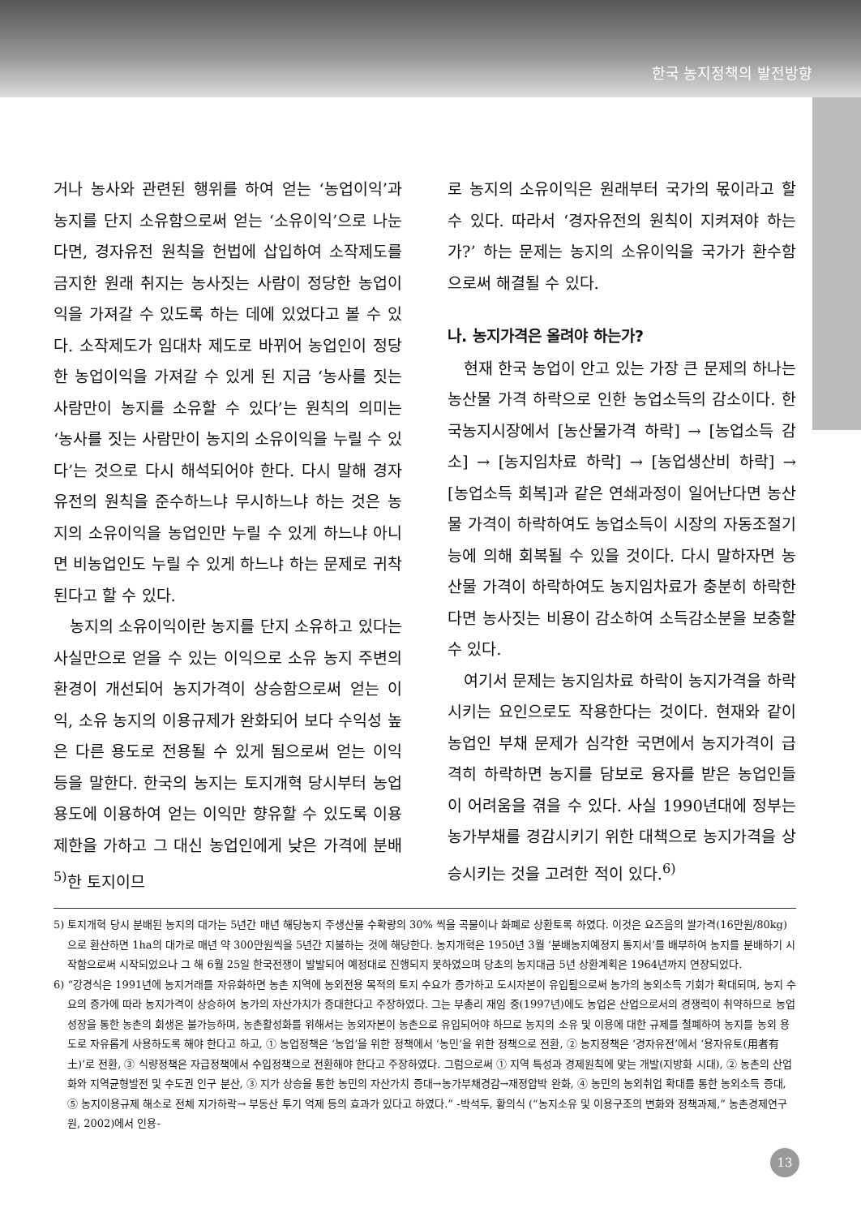한국 농지정책의 발전방향
거나 농사와 관련된 행위를 하여 얻는 ‘농업이익’과 농지를 단지 소유함으로써 얻는 ‘소유이익’으로 나눈다면, 경자유전 원칙을 헌법에 삽입하여 소작제도를 금지한 원래 취지는 농사짓는 사람이 정당한 농업이익을 가져갈 수 있도록 하는 데에 있었다고 볼 수 있다. 소작제도가 임대차 제도로 바뀌어 농업인이 정당한 농업이익을 가져갈 수 있게 된 지금 ‘농사를 짓는 사람만이 농지를 소유할 수 있다’는 원칙의 의미는 ‘농사를 짓는 사람만이 농지의 소유이익을 누릴 수 있다’는 것으로 다시 해석되어야 한다. 다시 말해 경자유전의 원칙을 준수하느냐 무시하느냐 하는 것은 농지의 소유이익을 농업인만 누릴 수 있게 하느냐 아니면 비농업인도 누릴 수 있게 하느냐 하는 문제로 귀착된다고 할 수 있다.
농지의 소유이익이란 농지를 단지 소유하고 있다는 사실만으로 얻을 수 있는 이익으로 소유 농지 주변의 환경이 개선되어 농지가격이 상승함으로써 얻는 이익, 소유 농지의 이용규제가 완화되어 보다 수익성 높은 다른 용도로 전용될 수 있게 됨으로써 얻는 이익 등을 말한다. 한국의 농지는 토지개혁 당시부터 농업 용도에 이용하여 얻는 이익만 향유할 수 있도록 이용제한을 가하고 그 대신 농업인에게 낮은 가격에 분배<sup>5)</sup>한 토지이므
로 농지의 소유이익은 원래부터 국가의 몫이라고 할 수 있다. 따라서 ‘경자유전의 원칙이 지켜져야 하는가?’ 하는 문제는 농지의 소유이익을 국가가 환수함으로써 해결될 수 있다.
나. 농지가격은 올려야 하는가?
현재 한국 농업이 안고 있는 가장 큰 문제의 하나는 농산물 가격 하락으로 인한 농업소득의 감소이다. 한국농지시장에서 [농산물가격 하락] → [농업소득 감소] → [농지임차료 하락] → [농업생산비 하락] → [농업소득 회복]과 같은 연쇄과정이 일어난다면 농산물 가격이 하락하여도 농업소득이 시장의 자동조절기능에 의해 회복될 수 있을 것이다. 다시 말하자면 농산물 가격이 하락하여도 농지임차료가 충분히 하락한다면 농사짓는 비용이 감소하여 소득감소분을 보충할 수 있다.
여기서 문제는 농지임차료 하락이 농지가격을 하락시키는 요인으로도 작용한다는 것이다. 현재와 같이 농업인 부채 문제가 심각한 국면에서 농지가격이 급격히 하락하면 농지를 담보로 융자를 받은 농업인들이 어려움을 겪을 수 있다. 사실 1990년대에 정부는 농가부채를 경감시키기 위한 대책으로 농지가격을 상승시키는 것을 고려한 적이 있다.<sup>6)</sup>
5) 토지개혁 당시 분배된 농지의 대가는 5년간 매년 해당농지 주생산물 수확량의 30% 씩을 곡물이나 화폐로 상환토록 하였다. 이것은 요즈음의 쌀가격(16만원/80kg)으로 환산하면 1ha의 대가로 매년 약 300만원씩을 5년간 지불하는 것에 해당한다. 농지개혁은 1950년 3월 ‘분배농지예정지 통지서’를 배부하여 농지를 분배하기 시작함으로써 시작되었으나 그 해 6월 25일 한국전쟁이 발발되어 예정대로 진행되지 못하였으며 당초의 농지대금 5년 상환계획은 1964년까지 연장되었다.
6) “강경식은 1991년에 농지거래를 자유화하면 농촌 지역에 농외전용 목적의 토지 수요가 증가하고 도시자본이 유입됨으로써 농가의 농외소득 기회가 확대되며, 농지 수요의 증가에 따라 농지가격이 상승하여 농가의 자산가치가 증대한다고 주장하였다. 그는 부총리 재임 중(1997년)에도 농업은 산업으로서의 경쟁력이 취약하므로 농업성장을 통한 농촌의 회생은 불가능하며, 농촌활성화를 위해서는 농외자본이 농촌으로 유입되어야 하므로 농지의 소유 및 이용에 대한 규제를 철폐하여 농지를 농외 용도로 자유롭게 사용하도록 해야 한다고 하고, ① 농업정책은 ‘농업’을 위한 정책에서 ‘농민’을 위한 정책으로 전환, ② 농지정책은 ‘경자유전’에서 ‘용자유토(用者有土)’로 전환, ③ 식량정책은 자급정책에서 수입정책으로 전환해야 한다고 주장하였다. 그럼으로써 ① 지역 특성과 경제원칙에 맞는 개발(지방화 시대), ② 농촌의 산업화와 지역균형발전 및 수도권 인구 분산, ③ 지가 상승을 통한 농민의 자산가치 증대→농가부채경감→재정압박 완화, ④ 농민의 농외취업 확대를 통한 농외소득 증대, ⑤ 농지이용규제 해소로 전체 지가하락→ 부동산 투기 억제 등의 효과가 있다고 하였다.” -박석두, 황의식 (“농지소유 및 이용구조의 변화와 정책과제,” 농촌경제연구원, 2002)에서 인용-
13